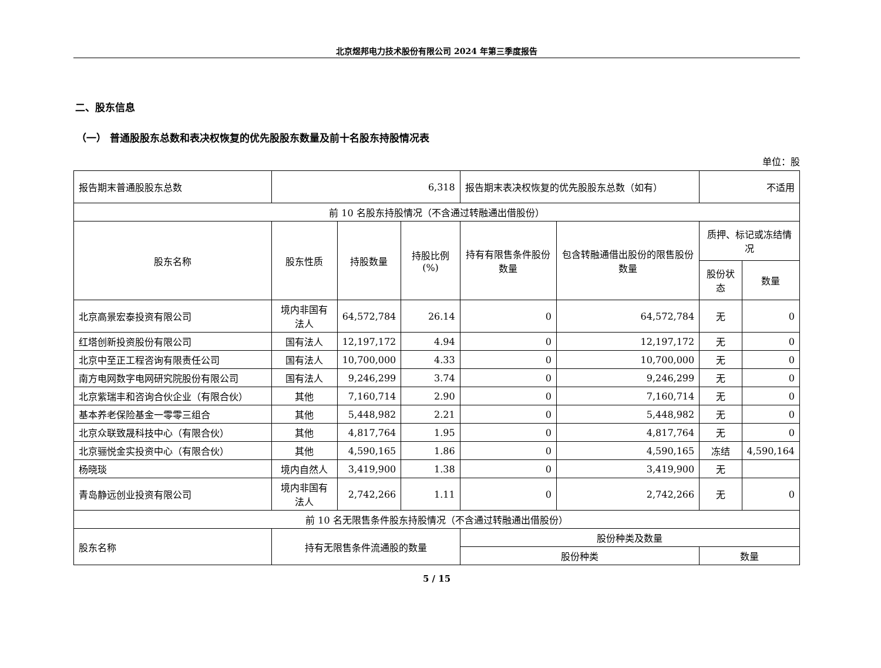北京煜邦电力技术股份有限公司 2024 年第三季度报告
二、股东信息
（一） 普通股股东总数和表决权恢复的优先股股东数量及前十名股东持股情况表
单位：股
| 报告期末普通股股东总数 | 6,318 | | | 报告期末表决权恢复的优先股股东总数（如有） | | 不适用 | |
| 前 10 名股东持股情况（不含通过转融通出借股份） | | | | | | | |
| 股东名称 | 股东性质 | 持股数量 | 持股比例(%) | 持有有限售条件股份数量 | 包含转融通借出股份的限售股份数量 | 质押、标记或冻结情况 | |
| | | | | | | 股份状态 | 数量 |
| 北京高景宏泰投资有限公司 | 境内非国有法人 | 64,572,784 | 26.14 | 0 | 64,572,784 | 无 | 0 |
| 红塔创新投资股份有限公司 | 国有法人 | 12,197,172 | 4.94 | 0 | 12,197,172 | 无 | 0 |
| 北京中至正工程咨询有限责任公司 | 国有法人 | 10,700,000 | 4.33 | 0 | 10,700,000 | 无 | 0 |
| 南方电网数字电网研究院股份有限公司 | 国有法人 | 9,246,299 | 3.74 | 0 | 9,246,299 | 无 | 0 |
| 北京紫瑞丰和咨询合伙企业（有限合伙） | 其他 | 7,160,714 | 2.90 | 0 | 7,160,714 | 无 | 0 |
| 基本养老保险基金一零零三组合 | 其他 | 5,448,982 | 2.21 | 0 | 5,448,982 | 无 | 0 |
| 北京众联致晟科技中心（有限合伙） | 其他 | 4,817,764 | 1.95 | 0 | 4,817,764 | 无 | 0 |
| 北京骊悦金实投资中心（有限合伙） | 其他 | 4,590,165 | 1.86 | 0 | 4,590,165 | 冻结 | 4,590,164 |
| 杨晓琰 | 境内自然人 | 3,419,900 | 1.38 | 0 | 3,419,900 | 无 | |
| 青岛静远创业投资有限公司 | 境内非国有法人 | 2,742,266 | 1.11 | 0 | 2,742,266 | 无 | 0 |
| 前 10 名无限售条件股东持股情况（不含通过转融通出借股份） | | | | | | | |
| 股东名称 | 持有无限售条件流通股的数量 | | | 股份种类及数量 | | | |
| | | | | 股份种类 | | 数量 | |
5 / 15